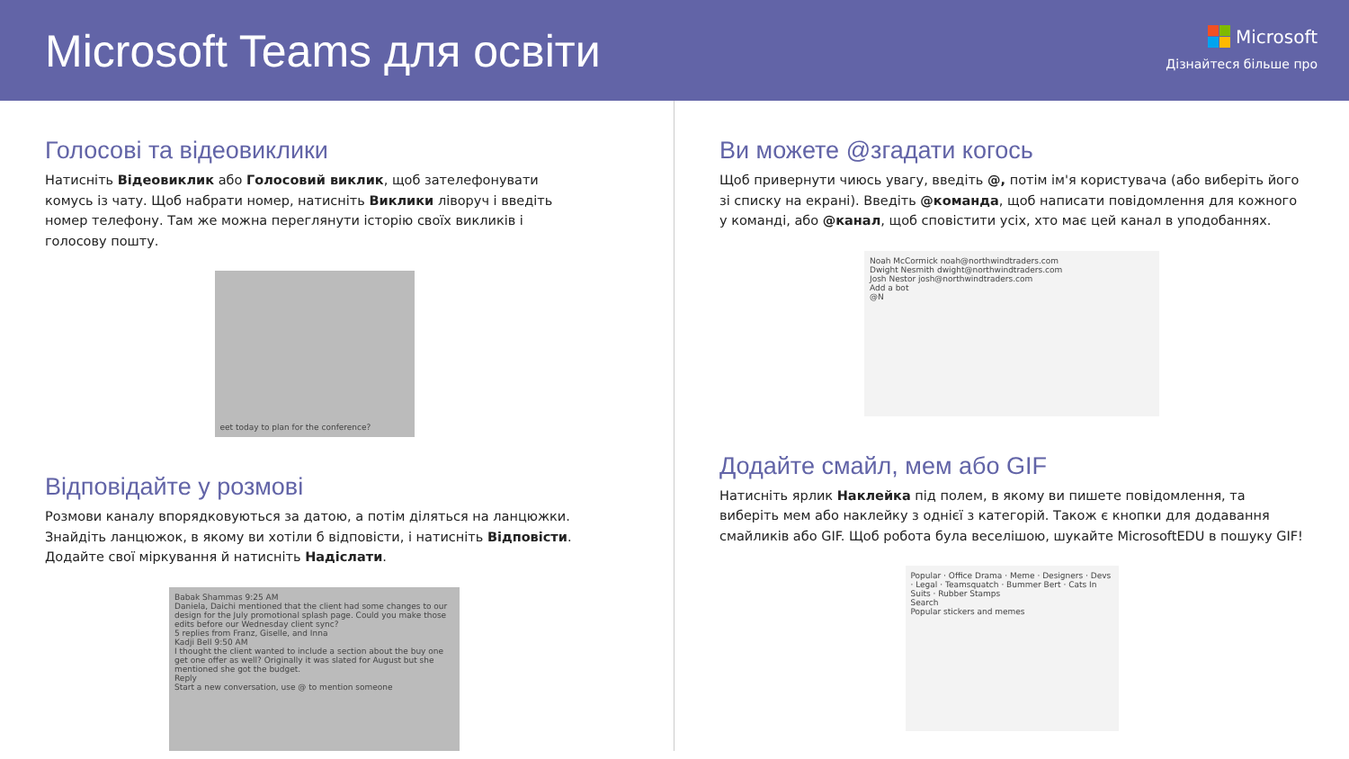Microsoft Teams для освіти
Microsoft
Дізнайтеся більше про
Голосові та відеовиклики
Натисніть Відеовиклик або Голосовий виклик, щоб зателефонувати комусь із чату. Щоб набрати номер, натисніть Виклики ліворуч і введіть номер телефону. Там же можна переглянути історію своїх викликів і голосову пошту.
eet today to plan for the conference?
Відповідайте у розмові
Розмови каналу впорядковуються за датою, а потім діляться на ланцюжки. Знайдіть ланцюжок, в якому ви хотіли б відповісти, і натисніть Відповісти. Додайте свої міркування й натисніть Надіслати.
Babak Shammas 9:25 AM
Daniela, Daichi mentioned that the client had some changes to our design for the July promotional splash page. Could you make those edits before our Wednesday client sync?
5 replies from Franz, Giselle, and Inna
Kadji Bell 9:50 AM
I thought the client wanted to include a section about the buy one get one offer as well? Originally it was slated for August but she mentioned she got the budget.
Reply
Start a new conversation, use @ to mention someone
Ви можете @згадати когось
Щоб привернути чиюсь увагу, введіть @, потім ім'я користувача (або виберіть його зі списку на екрані). Введіть @команда, щоб написати повідомлення для кожного у команді, або @канал, щоб сповістити усіх, хто має цей канал в уподобаннях.
Noah McCormick noah@northwindtraders.com
Dwight Nesmith dwight@northwindtraders.com
Josh Nestor josh@northwindtraders.com
Add a bot
@N
Додайте смайл, мем або GIF
Натисніть ярлик Наклейка під полем, в якому ви пишете повідомлення, та виберіть мем або наклейку з однієї з категорій. Також є кнопки для додавання смайликів або GIF. Щоб робота була веселішою, шукайте MicrosoftEDU в пошуку GIF!
Popular · Office Drama · Meme · Designers · Devs · Legal · Teamsquatch · Bummer Bert · Cats In Suits · Rubber Stamps
Search
Popular stickers and memes